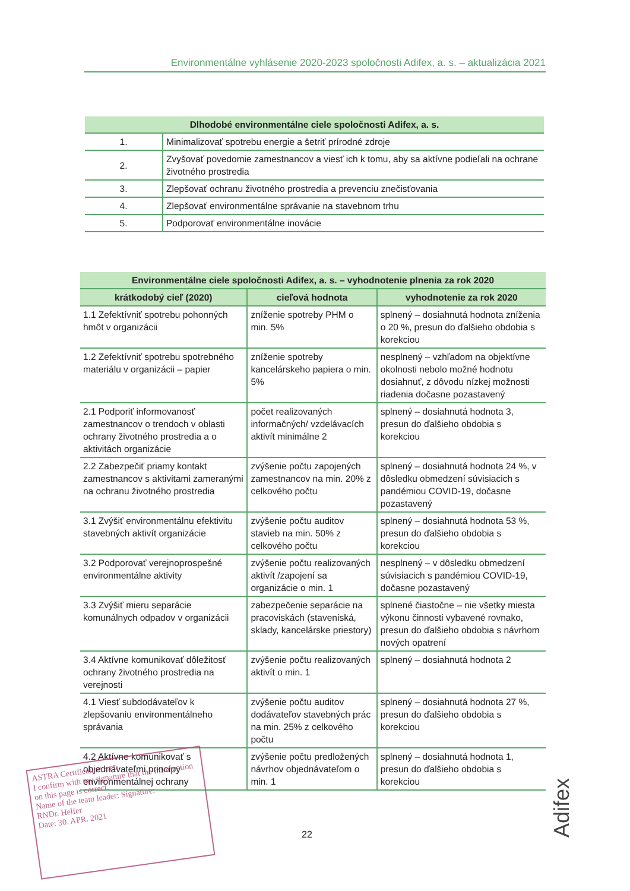Environmentálne vyhlásenie 2020-2023 spoločnosti Adifex, a. s. – aktualizácia 2021
| Dlhodobé environmentálne ciele spoločnosti Adifex, a. s. | |
| --- | --- |
| 1. | Minimalizovať spotrebu energie a šetriť prírodné zdroje |
| 2. | Zvyšovať povedomie zamestnancov a viesť ich k tomu, aby sa aktívne podieľali na ochrane životného prostredia |
| 3. | Zlepšovať ochranu životného prostredia a prevenciu znečisťovania |
| 4. | Zlepšovať environmentálne správanie na stavebnom trhu |
| 5. | Podporovať environmentálne inovácie |
| Environmentálne ciele spoločnosti Adifex, a. s. – vyhodnotenie plnenia za rok 2020 | | |
| --- | --- | --- |
| krátkodobý cieľ (2020) | cieľová hodnota | vyhodnotenie za rok 2020 |
| 1.1 Zefektívniť spotrebu pohonných hmôt v organizácii | zníženie spotreby PHM o min. 5% | splnený – dosiahnutá hodnota zníženia o 20 %, presun do ďalšieho obdobia s korekciou |
| 1.2 Zefektívniť spotrebu spotrebného materiálu v organizácii – papier | zníženie spotreby kancelárskeho papiera o min. 5% | nesplnený – vzhľadom na objektívne okolnosti nebolo možné hodnotu dosiahnuť, z dôvodu nízkej možnosti riadenia dočasne pozastavený |
| 2.1 Podporiť informovanosť zamestnancov o trendoch v oblasti ochrany životného prostredia a o aktivitách organizácie | počet realizovaných informačných/ vzdelávacích aktivít minimálne 2 | splnený – dosiahnutá hodnota 3, presun do ďalšieho obdobia s korekciou |
| 2.2 Zabezpečiť priamy kontakt zamestnancov s aktivitami zameranými na ochranu životného prostredia | zvýšenie počtu zapojených zamestnancov na min. 20% z celkového počtu | splnený – dosiahnutá hodnota 24 %, v dôsledku obmedzení súvisiacich s pandémiou COVID-19, dočasne pozastavený |
| 3.1 Zvýšiť environmentálnu efektivitu stavebných aktivít organizácie | zvýšenie počtu auditov stavieb na min. 50% z celkového počtu | splnený – dosiahnutá hodnota 53 %, presun do ďalšieho obdobia s korekciou |
| 3.2 Podporovať verejnoprospešné environmentálne aktivity | zvýšenie počtu realizovaných aktivít /zapojení sa organizácie o min. 1 | nesplnený – v dôsledku obmedzení súvisiacich s pandémiou COVID-19, dočasne pozastavený |
| 3.3 Zvýšiť mieru separácie komunálnych odpadov v organizácii | zabezpečenie separácie na pracoviskách (staveniská, sklady, kancelárske priestory) | splnené čiastočne – nie všetky miesta výkonu činnosti vybavené rovnako, presun do ďalšieho obdobia s návrhom nových opatrení |
| 3.4 Aktívne komunikovať dôležitosť ochrany životného prostredia na verejnosti | zvýšenie počtu realizovaných aktivít o min. 1 | splnený – dosiahnutá hodnota 2 |
| 4.1 Viesť subdodávateľov k zlepšovaniu environmentálneho správania | zvýšenie počtu auditov dodávateľov stavebných prác na min. 25% z celkového počtu | splnený – dosiahnutá hodnota 27 %, presun do ďalšieho obdobia s korekciou |
| 4.2 Aktívne komunikovať s objednávateľmi princípy environmentálnej ochrany | zvýšenie počtu predložených návrhov objednávateľom o min. 1 | splnený – dosiahnutá hodnota 1, presun do ďalšieho obdobia s korekciou |
ASTRA Certification s.r.o.
I confirm with my signature that the information on this page is correct.
Name of the team leader: Signature:
RNDr. Helfer
Date: 30. APR. 2021
22
Adifex